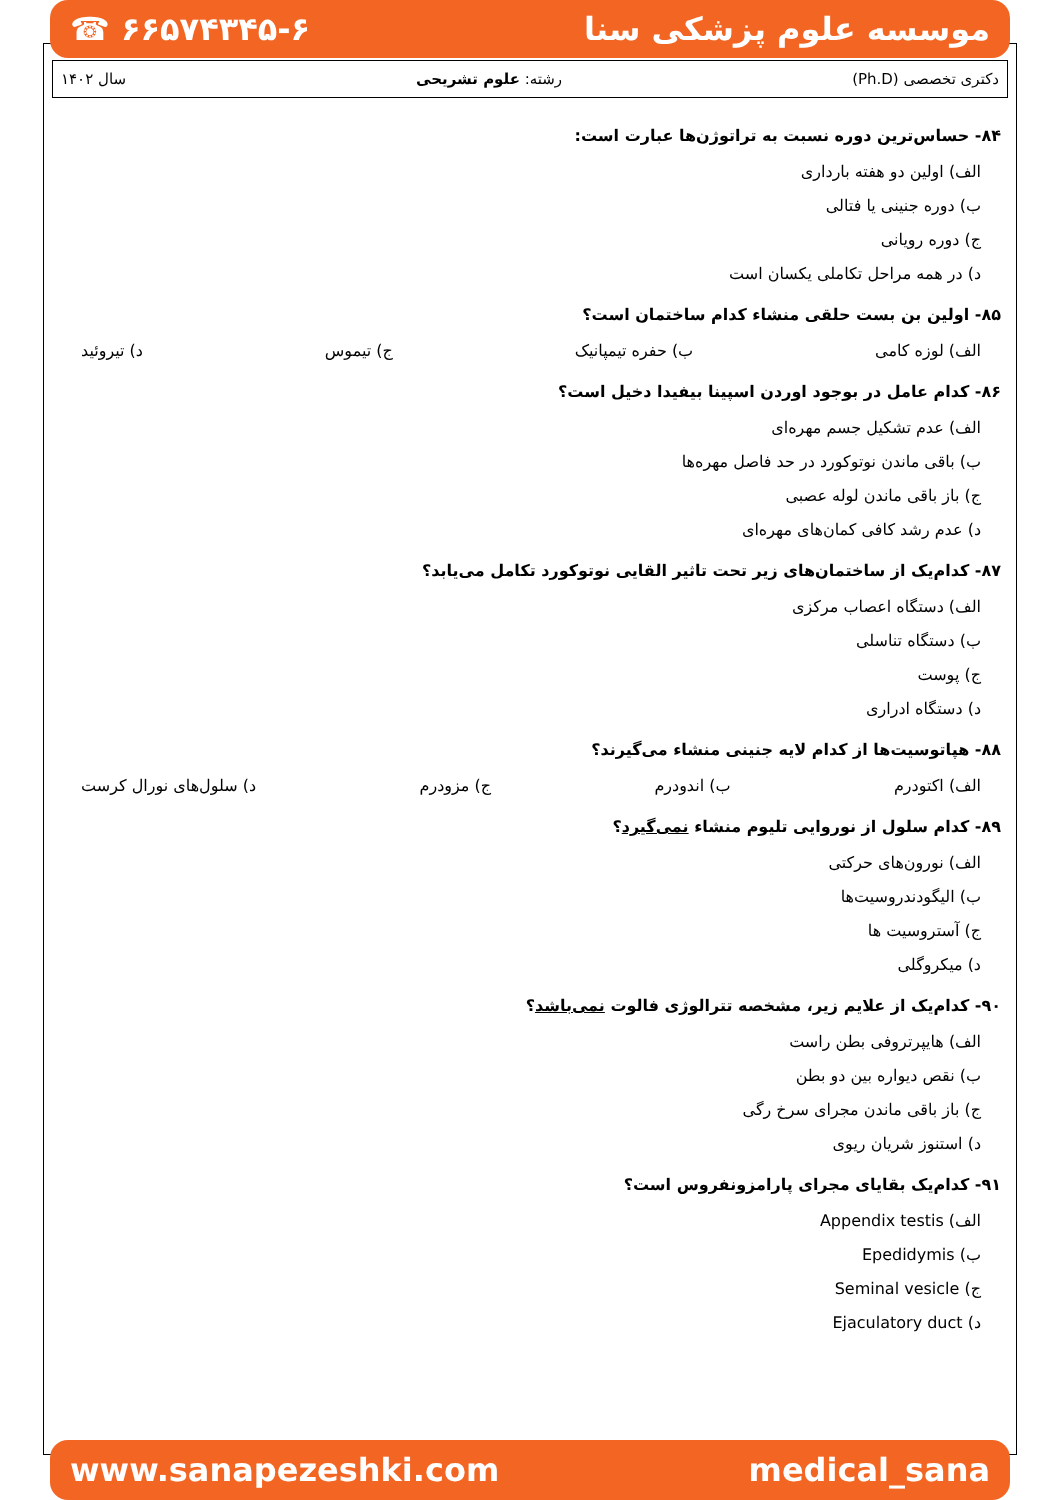☎ ۶۶۵۷۴۳۴۵-۶ موسسه علوم پزشکی سنا
دکتری تخصصی (Ph.D) رشته: علوم تشریحی سال ۱۴۰۲
۸۴- حساس‌ترین دوره نسبت به تراتوژن‌ها عبارت است:
الف) اولین دو هفته بارداری
ب) دوره جنینی یا فتالی
ج) دوره رویانی
د) در همه مراحل تکاملی یکسان است
۸۵- اولین بن بست حلقی منشاء کدام ساختمان است؟
الف) لوزه کامی ب) حفره تیمپانیک ج) تیموس د) تیروئید
۸۶- کدام عامل در بوجود اوردن اسپینا بیفیدا دخیل است؟
الف) عدم تشکیل جسم مهره‌ای
ب) باقی ماندن نوتوکورد در حد فاصل مهره‌ها
ج) باز باقی ماندن لوله عصبی
د) عدم رشد کافی کمان‌های مهره‌ای
۸۷- کدام‌یک از ساختمان‌های زیر تحت تاثیر القایی نوتوکورد تکامل می‌یابد؟
الف) دستگاه اعصاب مرکزی
ب) دستگاه تناسلی
ج) پوست
د) دستگاه ادراری
۸۸- هپاتوسیت‌ها از کدام لایه جنینی منشاء می‌گیرند؟
الف) اکتودرم ب) اندودرم ج) مزودرم د) سلول‌های نورال کرست
۸۹- کدام سلول از نوروایی تلیوم منشاء نمی‌گیرد؟
الف) نورون‌های حرکتی
ب) الیگودندروسیت‌ها
ج) آستروسیت ها
د) میکروگلی
۹۰- کدام‌یک از علایم زیر، مشخصه تترالوژی فالوت نمی‌باشد؟
الف) هایپرتروفی بطن راست
ب) نقص دیواره بین دو بطن
ج) باز باقی ماندن مجرای سرخ رگی
د) استنوز شریان ریوی
۹۱- کدام‌یک بقایای مجرای پارامزونفروس است؟
الف) Appendix testis
ب) Epedidymis
ج) Seminal vesicle
د) Ejaculatory duct
www.sanapezeshki.com medical_sana